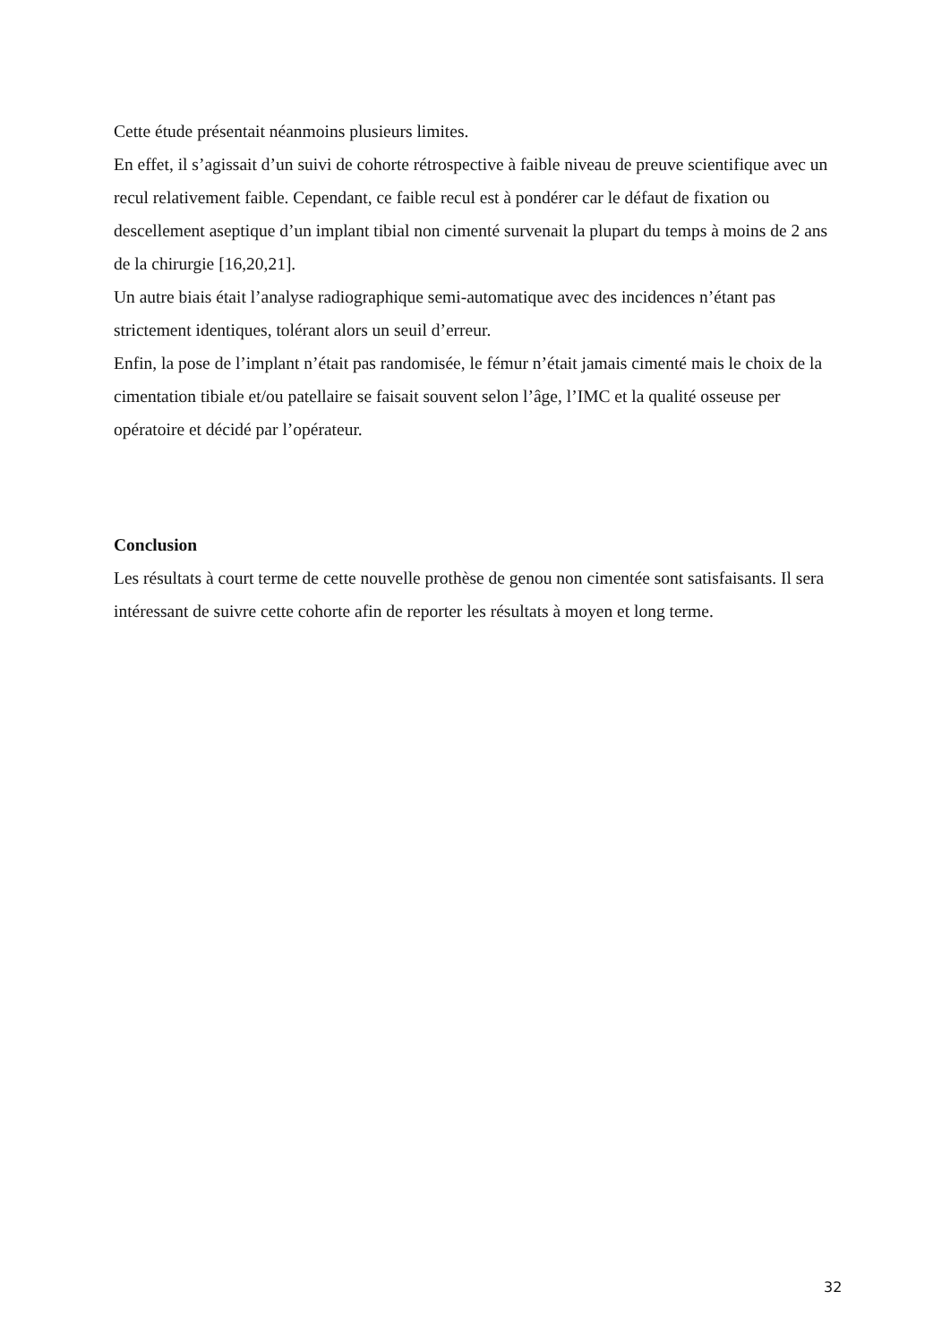Cette étude présentait néanmoins plusieurs limites.
En effet, il s’agissait d’un suivi de cohorte rétrospective à faible niveau de preuve scientifique avec un recul relativement faible. Cependant, ce faible recul est à pondérer car le défaut de fixation ou descellement aseptique d’un implant tibial non cimenté survenait la plupart du temps à moins de 2 ans de la chirurgie [16,20,21].
Un autre biais était l’analyse radiographique semi-automatique avec des incidences n’étant pas strictement identiques, tolérant alors un seuil d’erreur.
Enfin, la pose de l’implant n’était pas randomisée, le fémur n’était jamais cimenté mais le choix de la cimentation tibiale et/ou patellaire se faisait souvent selon l’âge, l’IMC et la qualité osseuse per opératoire et décidé par l’opérateur.
Conclusion
Les résultats à court terme de cette nouvelle prothèse de genou non cimentée sont satisfaisants. Il sera intéressant de suivre cette cohorte afin de reporter les résultats à moyen et long terme.
32